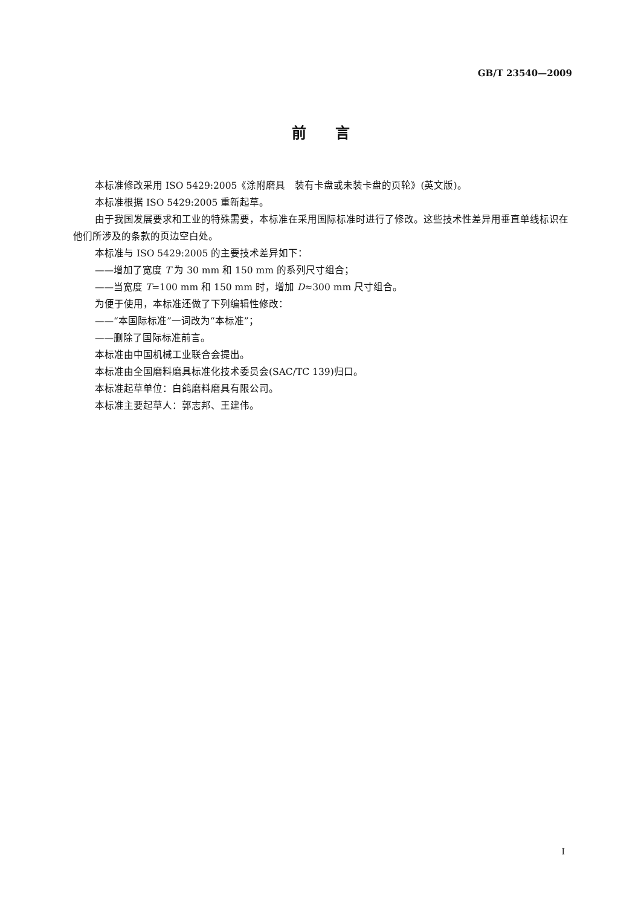GB/T 23540—2009
前　　言
本标准修改采用 ISO 5429:2005《涂附磨具　装有卡盘或未装卡盘的页轮》(英文版)。
本标准根据 ISO 5429:2005 重新起草。
由于我国发展要求和工业的特殊需要，本标准在采用国际标准时进行了修改。这些技术性差异用垂直单线标识在他们所涉及的条款的页边空白处。
本标准与 ISO 5429:2005 的主要技术差异如下：
——增加了宽度 T 为 30 mm 和 150 mm 的系列尺寸组合；
——当宽度 T=100 mm 和 150 mm 时，增加 D≈300 mm 尺寸组合。
为便于使用，本标准还做了下列编辑性修改：
——“本国际标准”一词改为“本标准”；
——删除了国际标准前言。
本标准由中国机械工业联合会提出。
本标准由全国磨料磨具标准化技术委员会(SAC/TC 139)归口。
本标准起草单位：白鸽磨料磨具有限公司。
本标准主要起草人：郭志邦、王建伟。
I